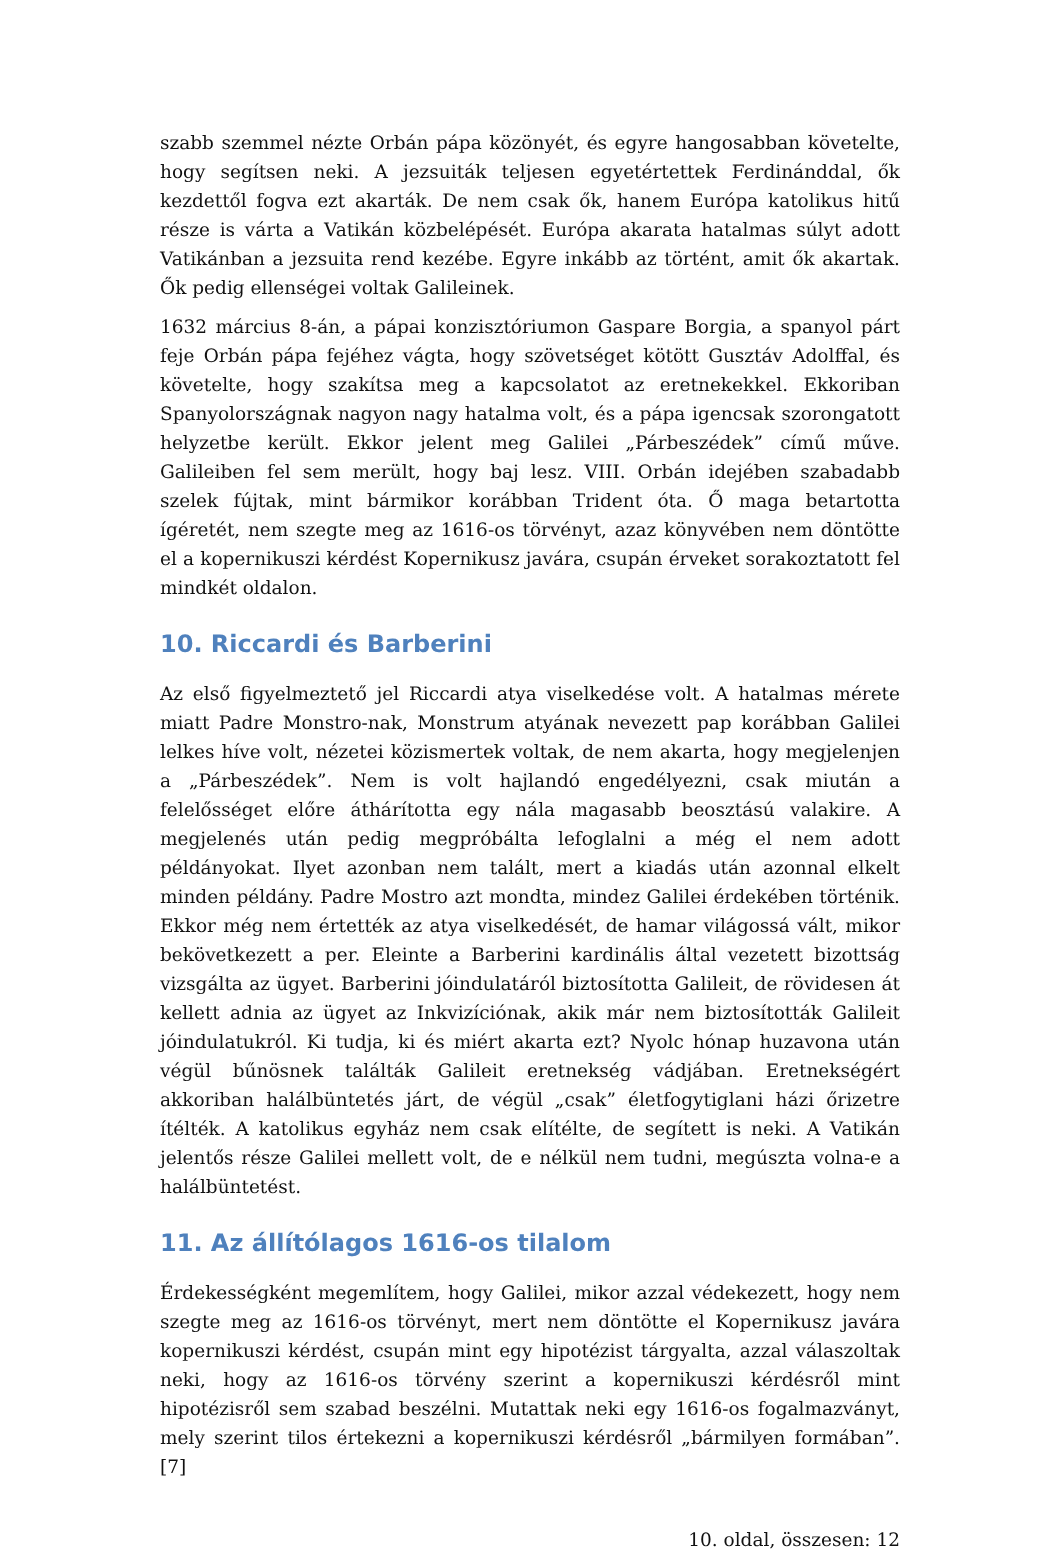szabb szemmel nézte Orbán pápa közönyét, és egyre hangosabban követelte, hogy segítsen neki. A jezsuiták teljesen egyetértettek Ferdinánddal, ők kezdettől fogva ezt akarták. De nem csak ők, hanem Európa katolikus hitű része is várta a Vatikán közbelépését. Európa akarata hatalmas súlyt adott Vatikánban a jezsuita rend kezébe. Egyre inkább az történt, amit ők akartak. Ők pedig ellenségei voltak Galileinek.
1632 március 8-án, a pápai konzisztóriumon Gaspare Borgia, a spanyol párt feje Orbán pápa fejéhez vágta, hogy szövetséget kötött Gusztáv Adolffal, és követelte, hogy szakítsa meg a kapcsolatot az eretnekekkel. Ekkoriban Spanyolországnak nagyon nagy hatalma volt, és a pápa igencsak szorongatott helyzetbe került. Ekkor jelent meg Galilei „Párbeszédek” című műve. Galileiben fel sem merült, hogy baj lesz. VIII. Orbán idejében szabadabb szelek fújtak, mint bármikor korábban Trident óta. Ő maga betartotta ígéretét, nem szegte meg az 1616-os törvényt, azaz könyvében nem döntötte el a kopernikuszi kérdést Kopernikusz javára, csupán érveket sorakoztatott fel mindkét oldalon.
10. Riccardi és Barberini
Az első figyelmeztető jel Riccardi atya viselkedése volt. A hatalmas mérete miatt Padre Monstro-nak, Monstrum atyának nevezett pap korábban Galilei lelkes híve volt, nézetei közismertek voltak, de nem akarta, hogy megjelenjen a „Párbeszédek”. Nem is volt hajlandó engedélyezni, csak miután a felelősséget előre áthárította egy nála magasabb beosztású valakire. A megjelenés után pedig megpróbálta lefoglalni a még el nem adott példányokat. Ilyet azonban nem talált, mert a kiadás után azonnal elkelt minden példány. Padre Mostro azt mondta, mindez Galilei érdekében történik. Ekkor még nem értették az atya viselkedését, de hamar világossá vált, mikor bekövetkezett a per. Eleinte a Barberini kardinális által vezetett bizottság vizsgálta az ügyet. Barberini jóindulatáról biztosította Galileit, de rövidesen át kellett adnia az ügyet az Inkvizíciónak, akik már nem biztosították Galileit jóindulatukról. Ki tudja, ki és miért akarta ezt? Nyolc hónap huzavona után végül bűnösnek találták Galileit eretnekség vádjában. Eretnekségért akkoriban halálbüntetés járt, de végül „csak” életfogytiglani házi őrizetre ítélték. A katolikus egyház nem csak elítélte, de segített is neki. A Vatikán jelentős része Galilei mellett volt, de e nélkül nem tudni, megúszta volna-e a halálbüntetést.
11. Az állítólagos 1616-os tilalom
Érdekességként megemlítem, hogy Galilei, mikor azzal védekezett, hogy nem szegte meg az 1616-os törvényt, mert nem döntötte el Kopernikusz javára kopernikuszi kérdést, csupán mint egy hipotézist tárgyalta, azzal válaszoltak neki, hogy az 1616-os törvény szerint a kopernikuszi kérdésről mint hipotézisről sem szabad beszélni. Mutattak neki egy 1616-os fogalmazványt, mely szerint tilos értekezni a kopernikuszi kérdésről „bármilyen formában”. [7]
10. oldal, összesen: 12